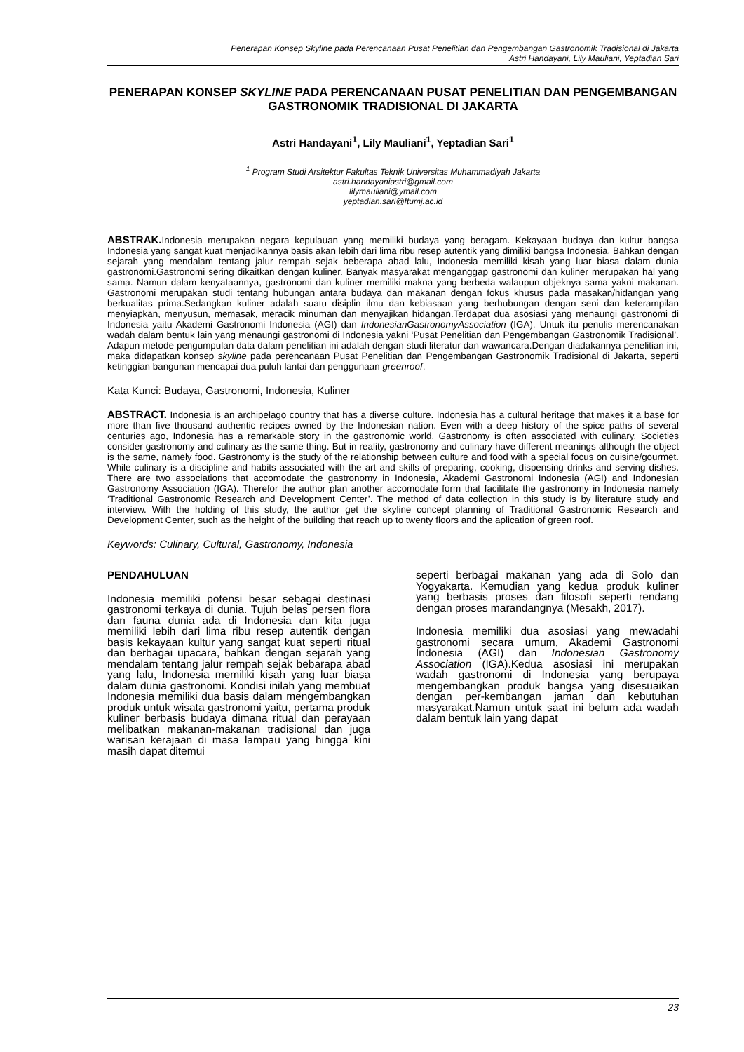Penerapan Konsep Skyline pada Perencanaan Pusat Penelitian dan Pengembangan Gastronomik Tradisional di Jakarta
Astri Handayani, Lily Mauliani, Yeptadian Sari
PENERAPAN KONSEP SKYLINE PADA PERENCANAAN PUSAT PENELITIAN DAN PENGEMBANGAN GASTRONOMIK TRADISIONAL DI JAKARTA
Astri Handayani<sup>1</sup>, Lily Mauliani<sup>1</sup>, Yeptadian Sari<sup>1</sup>
<sup>1</sup> Program Studi Arsitektur Fakultas Teknik Universitas Muhammadiyah Jakarta
astri.handayaniastri@gmail.com
lilymauliani@ymail.com
yeptadian.sari@ftumj.ac.id
ABSTRAK. Indonesia merupakan negara kepulauan yang memiliki budaya yang beragam. Kekayaan budaya dan kultur bangsa Indonesia yang sangat kuat menjadikannya basis akan lebih dari lima ribu resep autentik yang dimiliki bangsa Indonesia. Bahkan dengan sejarah yang mendalam tentang jalur rempah sejak beberapa abad lalu, Indonesia memiliki kisah yang luar biasa dalam dunia gastronomi.Gastronomi sering dikaitkan dengan kuliner. Banyak masyarakat menganggap gastronomi dan kuliner merupakan hal yang sama. Namun dalam kenyataannya, gastronomi dan kuliner memiliki makna yang berbeda walaupun objeknya sama yakni makanan. Gastronomi merupakan studi tentang hubungan antara budaya dan makanan dengan fokus khusus pada masakan/hidangan yang berkualitas prima.Sedangkan kuliner adalah suatu disiplin ilmu dan kebiasaan yang berhubungan dengan seni dan keterampilan menyiapkan, menyusun, memasak, meracik minuman dan menyajikan hidangan.Terdapat dua asosiasi yang menaungi gastronomi di Indonesia yaitu Akademi Gastronomi Indonesia (AGI) dan IndonesianGastronomyAssociation (IGA). Untuk itu penulis merencanakan wadah dalam bentuk lain yang menaungi gastronomi di Indonesia yakni ‘Pusat Penelitian dan Pengembangan Gastronomik Tradisional’. Adapun metode pengumpulan data dalam penelitian ini adalah dengan studi literatur dan wawancara.Dengan diadakannya penelitian ini, maka didapatkan konsep skyline pada perencanaan Pusat Penelitian dan Pengembangan Gastronomik Tradisional di Jakarta, seperti ketinggian bangunan mencapai dua puluh lantai dan penggunaan greenroof.
Kata Kunci: Budaya, Gastronomi, Indonesia, Kuliner
ABSTRACT. Indonesia is an archipelago country that has a diverse culture. Indonesia has a cultural heritage that makes it a base for more than five thousand authentic recipes owned by the Indonesian nation. Even with a deep history of the spice paths of several centuries ago, Indonesia has a remarkable story in the gastronomic world. Gastronomy is often associated with culinary. Societies consider gastronomy and culinary as the same thing. But in reality, gastronomy and culinary have different meanings although the object is the same, namely food. Gastronomy is the study of the relationship between culture and food with a special focus on cuisine/gourmet. While culinary is a discipline and habits associated with the art and skills of preparing, cooking, dispensing drinks and serving dishes. There are two associations that accomodate the gastronomy in Indonesia, Akademi Gastronomi Indonesia (AGI) and Indonesian Gastronomy Association (IGA). Therefor the author plan another accomodate form that facilitate the gastronomy in Indonesia namely ‘Traditional Gastronomic Research and Development Center’. The method of data collection in this study is by literature study and interview. With the holding of this study, the author get the skyline concept planning of Traditional Gastronomic Research and Development Center, such as the height of the building that reach up to twenty floors and the aplication of green roof.
Keywords: Culinary, Cultural, Gastronomy, Indonesia
PENDAHULUAN
Indonesia memiliki potensi besar sebagai destinasi gastronomi terkaya di dunia. Tujuh belas persen flora dan fauna dunia ada di Indonesia dan kita juga memiliki lebih dari lima ribu resep autentik dengan basis kekayaan kultur yang sangat kuat seperti ritual dan berbagai upacara, bahkan dengan sejarah yang mendalam tentang jalur rempah sejak bebarapa abad yang lalu, Indonesia memiliki kisah yang luar biasa dalam dunia gastronomi. Kondisi inilah yang membuat Indonesia memiliki dua basis dalam mengembangkan produk untuk wisata gastronomi yaitu, pertama produk kuliner berbasis budaya dimana ritual dan perayaan melibatkan makanan-makanan tradisional dan juga warisan kerajaan di masa lampau yang hingga kini masih dapat ditemui
seperti berbagai makanan yang ada di Solo dan Yogyakarta. Kemudian yang kedua produk kuliner yang berbasis proses dan filosofi seperti rendang dengan proses marandangnya (Mesakh, 2017).
Indonesia memiliki dua asosiasi yang mewadahi gastronomi secara umum, Akademi Gastronomi Indonesia (AGI) dan Indonesian Gastronomy Association (IGA).Kedua asosiasi ini merupakan wadah gastronomi di Indonesia yang berupaya mengembangkan produk bangsa yang disesuaikan dengan per-kembangan jaman dan kebutuhan masyarakat.Namun untuk saat ini belum ada wadah dalam bentuk lain yang dapat
23